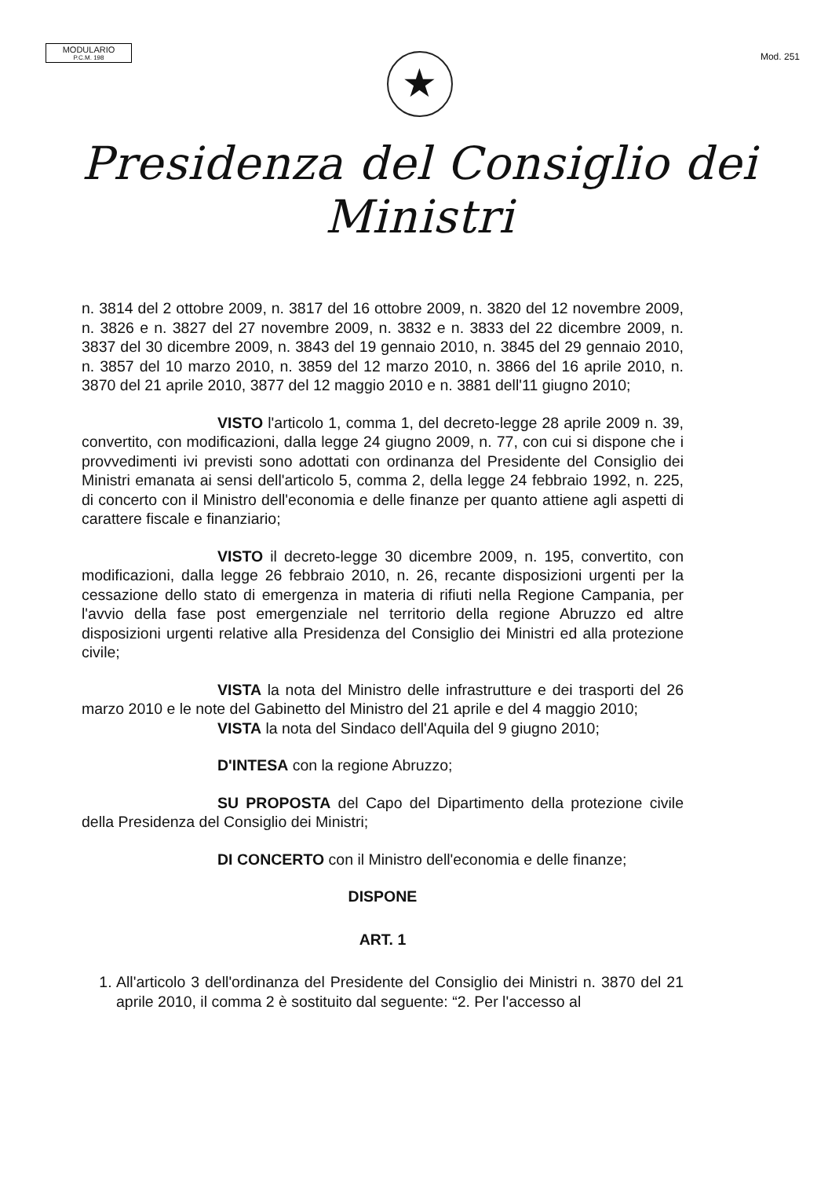MODULARIO
P.C.M. 198
Mod. 251
★
Presidenza del Consiglio dei Ministri
n. 3814 del 2 ottobre 2009, n. 3817 del 16 ottobre 2009, n. 3820 del 12 novembre 2009, n. 3826 e n. 3827 del 27 novembre 2009, n. 3832 e n. 3833 del 22 dicembre 2009, n. 3837 del 30 dicembre 2009, n. 3843 del 19 gennaio 2010, n. 3845 del 29 gennaio 2010, n. 3857 del 10 marzo 2010, n. 3859 del 12 marzo 2010, n. 3866 del 16 aprile 2010, n. 3870 del 21 aprile 2010, 3877 del 12 maggio 2010 e n. 3881 dell'11 giugno 2010;
VISTO l'articolo 1, comma 1, del decreto-legge 28 aprile 2009 n. 39, convertito, con modificazioni, dalla legge 24 giugno 2009, n. 77, con cui si dispone che i provvedimenti ivi previsti sono adottati con ordinanza del Presidente del Consiglio dei Ministri emanata ai sensi dell'articolo 5, comma 2, della legge 24 febbraio 1992, n. 225, di concerto con il Ministro dell'economia e delle finanze per quanto attiene agli aspetti di carattere fiscale e finanziario;
VISTO il decreto-legge 30 dicembre 2009, n. 195, convertito, con modificazioni, dalla legge 26 febbraio 2010, n. 26, recante disposizioni urgenti per la cessazione dello stato di emergenza in materia di rifiuti nella Regione Campania, per l'avvio della fase post emergenziale nel territorio della regione Abruzzo ed altre disposizioni urgenti relative alla Presidenza del Consiglio dei Ministri ed alla protezione civile;
VISTA la nota del Ministro delle infrastrutture e dei trasporti del 26 marzo 2010 e le note del Gabinetto del Ministro del 21 aprile e del 4 maggio 2010;
VISTA la nota del Sindaco dell'Aquila del 9 giugno 2010;
D'INTESA con la regione Abruzzo;
SU PROPOSTA del Capo del Dipartimento della protezione civile della Presidenza del Consiglio dei Ministri;
DI CONCERTO con il Ministro dell'economia e delle finanze;
DISPONE
ART. 1
1. All'articolo 3 dell'ordinanza del Presidente del Consiglio dei Ministri n. 3870 del 21 aprile 2010, il comma 2 è sostituito dal seguente: “2. Per l'accesso al